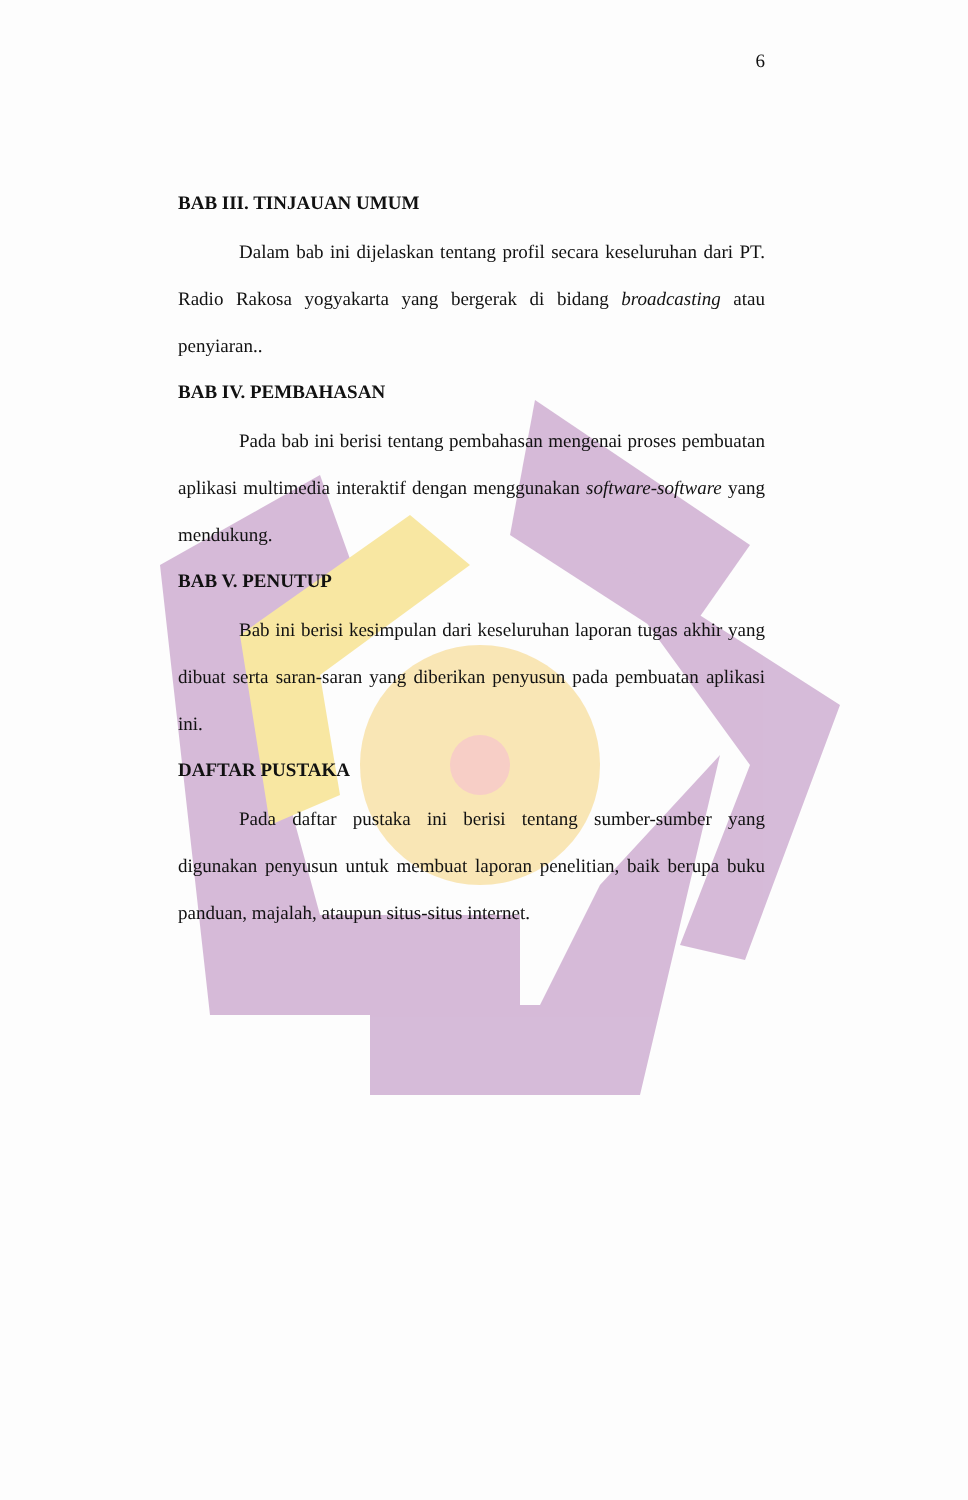6
BAB III. TINJAUAN UMUM
Dalam bab ini dijelaskan tentang profil secara keseluruhan dari PT. Radio Rakosa yogyakarta yang bergerak di bidang broadcasting atau penyiaran..
BAB IV. PEMBAHASAN
Pada bab ini berisi tentang pembahasan mengenai proses pembuatan aplikasi multimedia interaktif dengan menggunakan software-software yang mendukung.
BAB V. PENUTUP
Bab ini berisi kesimpulan dari keseluruhan laporan tugas akhir yang dibuat serta saran-saran yang diberikan penyusun pada pembuatan aplikasi ini.
DAFTAR PUSTAKA
Pada daftar pustaka ini berisi tentang sumber-sumber yang digunakan penyusun untuk membuat laporan penelitian, baik berupa buku panduan, majalah, ataupun situs-situs internet.